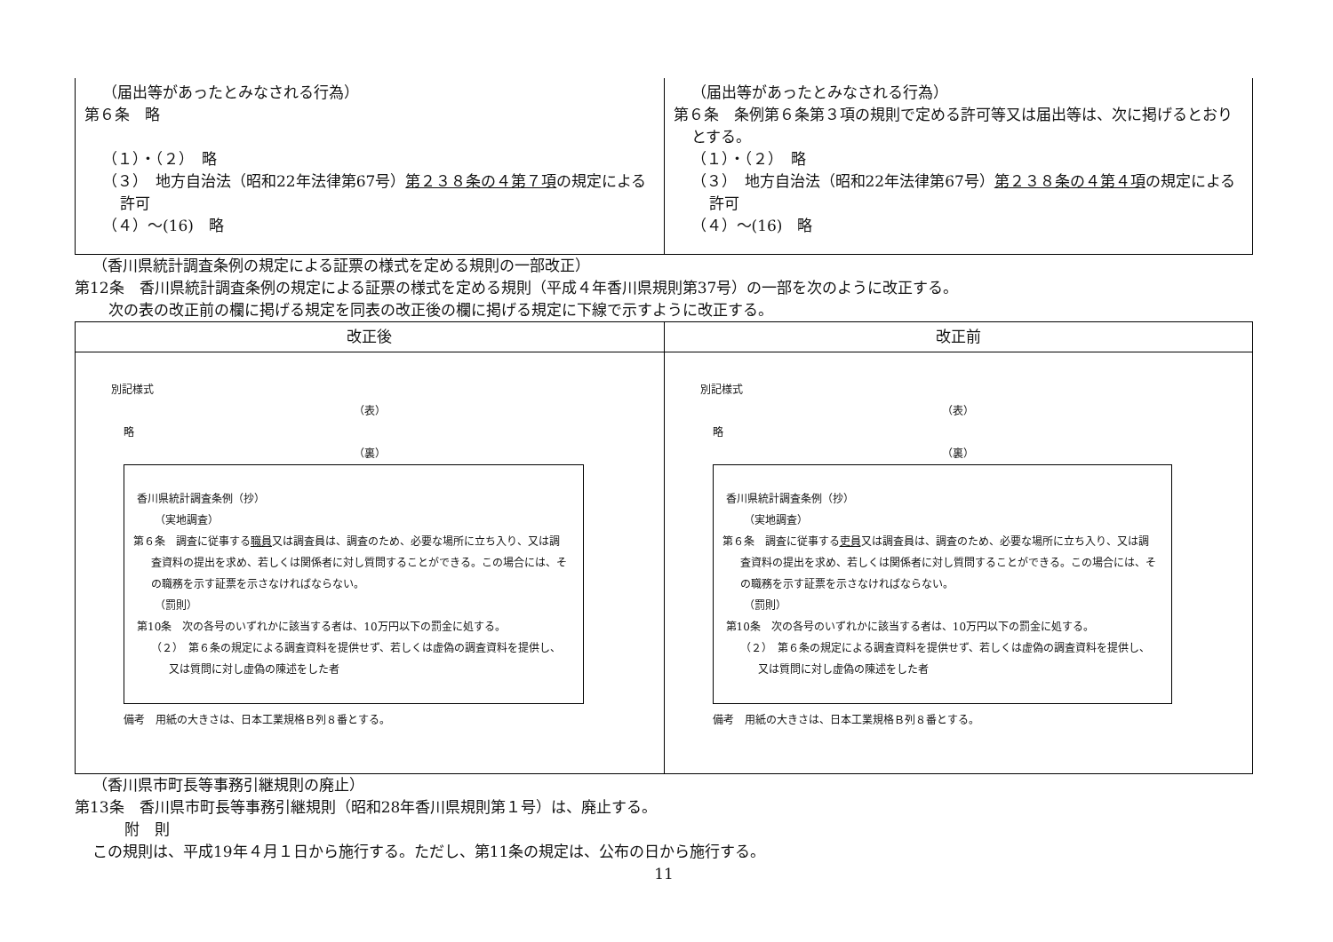| （届出等があったとみなされる行為） 第６条 略 （１）・（２） 略 （３） 地方自治法（昭和22年法律第67号） 第２３８条の４第７項 の規定による許可 （４）～(16) 略 | （届出等があったとみなされる行為） 第６条 条例第６条第３項の規則で定める許可等又は届出等は、次に掲げるとおりとする。 （１）・（２） 略 （３） 地方自治法（昭和22年法律第67号） 第２３８条の４第４項 の規定による許可 （４）～(16) 略 |
（香川県統計調査条例の規定による証票の様式を定める規則の一部改正）
第12条　香川県統計調査条例の規定による証票の様式を定める規則（平成４年香川県規則第37号）の一部を次のように改正する。
次の表の改正前の欄に掲げる規定を同表の改正後の欄に掲げる規定に下線で示すように改正する。
| 改正後 | 改正前 |
| --- | --- |
| 別記様式 （表） 略 （裏） 香川県統計調査条例（抄） （実地調査） 第６条 調査に従事する 職員 又は調査員は、調査のため、必要な場所に立ち入り、又は調査資料の提出を求め、若しくは関係者に対し質問することができる。この場合には、その職務を示す証票を示さなければならない。 （罰則） 第10条 次の各号のいずれかに該当する者は、10万円以下の罰金に処する。 （２） 第６条の規定による調査資料を提供せず、若しくは虚偽の調査資料を提供し、又は質問に対し虚偽の陳述をした者 備考 用紙の大きさは、日本工業規格Ｂ列８番とする。 | 別記様式 （表） 略 （裏） 香川県統計調査条例（抄） （実地調査） 第６条 調査に従事する 吏員 又は調査員は、調査のため、必要な場所に立ち入り、又は調査資料の提出を求め、若しくは関係者に対し質問することができる。この場合には、その職務を示す証票を示さなければならない。 （罰則） 第10条 次の各号のいずれかに該当する者は、10万円以下の罰金に処する。 （２） 第６条の規定による調査資料を提供せず、若しくは虚偽の調査資料を提供し、又は質問に対し虚偽の陳述をした者 備考 用紙の大きさは、日本工業規格Ｂ列８番とする。 |
（香川県市町長等事務引継規則の廃止）
第13条　香川県市町長等事務引継規則（昭和28年香川県規則第１号）は、廃止する。
附　則
この規則は、平成19年４月１日から施行する。ただし、第11条の規定は、公布の日から施行する。
11